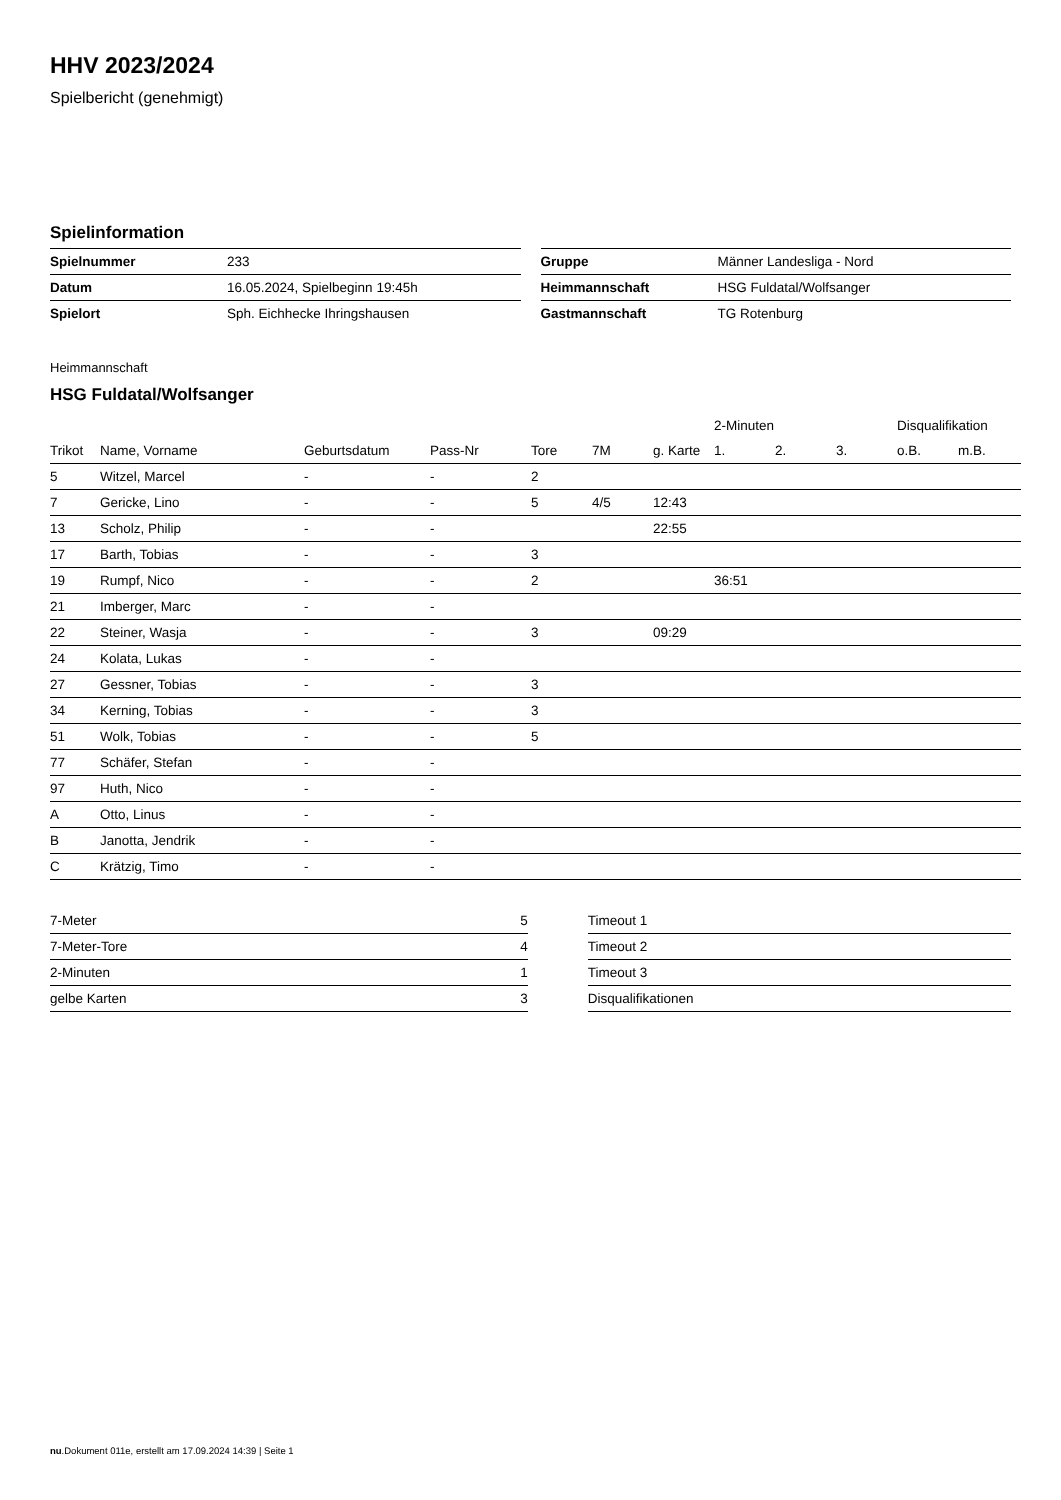HHV 2023/2024
Spielbericht (genehmigt)
Spielinformation
| Spielnummer | 233 |
| Datum | 16.05.2024, Spielbeginn 19:45h |
| Spielort | Sph. Eichhecke Ihringshausen |
| Gruppe | Männer Landesliga - Nord |
| Heimmannschaft | HSG Fuldatal/Wolfsanger |
| Gastmannschaft | TG Rotenburg |
Heimmannschaft
HSG Fuldatal/Wolfsanger
| | | | | | | | 2-Minuten | | | Disqualifikation | |
| --- | --- | --- | --- | --- | --- | --- | --- | --- | --- | --- | --- |
| Trikot | Name, Vorname | Geburtsdatum | Pass-Nr | Tore | 7M | g. Karte | 1. | 2. | 3. | o.B. | m.B. |
| 5 | Witzel, Marcel | - | - | 2 | | | | | | | |
| 7 | Gericke, Lino | - | - | 5 | 4/5 | 12:43 | | | | | |
| 13 | Scholz, Philip | - | - | | | 22:55 | | | | | |
| 17 | Barth, Tobias | - | - | 3 | | | | | | | |
| 19 | Rumpf, Nico | - | - | 2 | | | 36:51 | | | | |
| 21 | Imberger, Marc | - | - | | | | | | | | |
| 22 | Steiner, Wasja | - | - | 3 | | 09:29 | | | | | |
| 24 | Kolata, Lukas | - | - | | | | | | | | |
| 27 | Gessner, Tobias | - | - | 3 | | | | | | | |
| 34 | Kerning, Tobias | - | - | 3 | | | | | | | |
| 51 | Wolk, Tobias | - | - | 5 | | | | | | | |
| 77 | Schäfer, Stefan | - | - | | | | | | | | |
| 97 | Huth, Nico | - | - | | | | | | | | |
| A | Otto, Linus | - | - | | | | | | | | |
| B | Janotta, Jendrik | - | - | | | | | | | | |
| C | Krätzig, Timo | - | - | | | | | | | | |
| 7-Meter | 5 |
| 7-Meter-Tore | 4 |
| 2-Minuten | 1 |
| gelbe Karten | 3 |
| Timeout 1 |
| Timeout 2 |
| Timeout 3 |
| Disqualifikationen |
nu.Dokument 011e, erstellt am 17.09.2024 14:39 | Seite 1